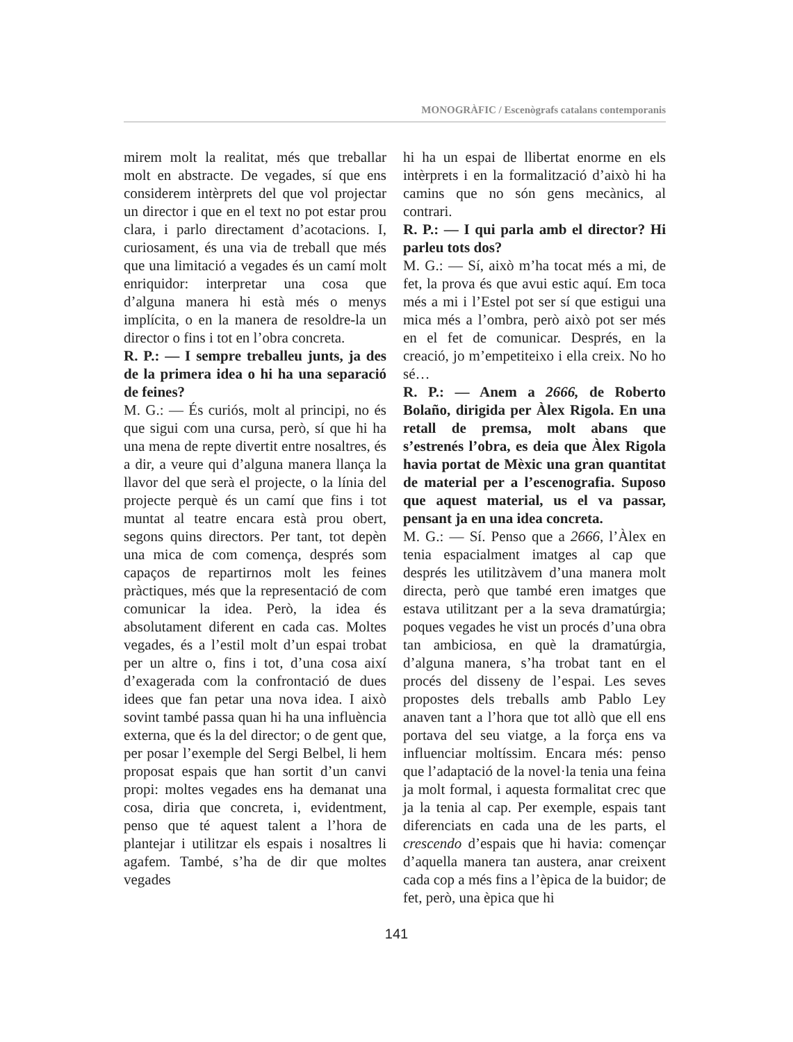MONOGRÀFIC / Escenògrafs catalans contemporanis
mirem molt la realitat, més que treballar molt en abstracte. De vegades, sí que ens considerem intèrprets del que vol projectar un director i que en el text no pot estar prou clara, i parlo directament d’acotacions. I, curiosament, és una via de treball que més que una limitació a vegades és un camí molt enriquidor: interpretar una cosa que d’alguna manera hi està més o menys implícita, o en la manera de resoldre-la un director o fins i tot en l’obra concreta.
R. P.: — I sempre treballeu junts, ja des de la primera idea o hi ha una separació de feines?
M. G.: — És curiós, molt al principi, no és que sigui com una cursa, però, sí que hi ha una mena de repte divertit entre nosaltres, és a dir, a veure qui d’alguna manera llança la llavor del que serà el projecte, o la línia del projecte perquè és un camí que fins i tot muntat al teatre encara està prou obert, segons quins directors. Per tant, tot depèn una mica de com comença, després som capaços de repartirnos molt les feines pràctiques, més que la representació de com comunicar la idea. Però, la idea és absolutament diferent en cada cas. Moltes vegades, és a l’estil molt d’un espai trobat per un altre o, fins i tot, d’una cosa així d’exagerada com la confrontació de dues idees que fan petar una nova idea. I això sovint també passa quan hi ha una influència externa, que és la del director; o de gent que, per posar l’exemple del Sergi Belbel, li hem proposat espais que han sortit d’un canvi propi: moltes vegades ens ha demanat una cosa, diria que concreta, i, evidentment, penso que té aquest talent a l’hora de plantejar i utilitzar els espais i nosaltres li agafem. També, s’ha de dir que moltes vegades
hi ha un espai de llibertat enorme en els intèrprets i en la formalització d’això hi ha camins que no són gens mecànics, al contrari.
R. P.: — I qui parla amb el director? Hi parleu tots dos?
M. G.: — Sí, això m’ha tocat més a mi, de fet, la prova és que avui estic aquí. Em toca més a mi i l’Estel pot ser sí que estigui una mica més a l’ombra, però això pot ser més en el fet de comunicar. Després, en la creació, jo m’empetiteixo i ella creix. No ho sé…
R. P.: — Anem a 2666, de Roberto Bolaño, dirigida per Àlex Rigola. En una retall de premsa, molt abans que s’estrenés l’obra, es deia que Àlex Rigola havia portat de Mèxic una gran quantitat de material per a l’escenografia. Suposo que aquest material, us el va passar, pensant ja en una idea concreta.
M. G.: — Sí. Penso que a 2666, l’Àlex en tenia espacialment imatges al cap que després les utilitzàvem d’una manera molt directa, però que també eren imatges que estava utilitzant per a la seva dramatúrgia; poques vegades he vist un procés d’una obra tan ambiciosa, en què la dramatúrgia, d’alguna manera, s’ha trobat tant en el procés del disseny de l’espai. Les seves propostes dels treballs amb Pablo Ley anaven tant a l’hora que tot allò que ell ens portava del seu viatge, a la força ens va influenciar moltíssim. Encara més: penso que l’adaptació de la novel·la tenia una feina ja molt formal, i aquesta formalitat crec que ja la tenia al cap. Per exemple, espais tant diferenciats en cada una de les parts, el crescendo d’espais que hi havia: començar d’aquella manera tan austera, anar creixent cada cop a més fins a l’èpica de la buidor; de fet, però, una èpica que hi
141